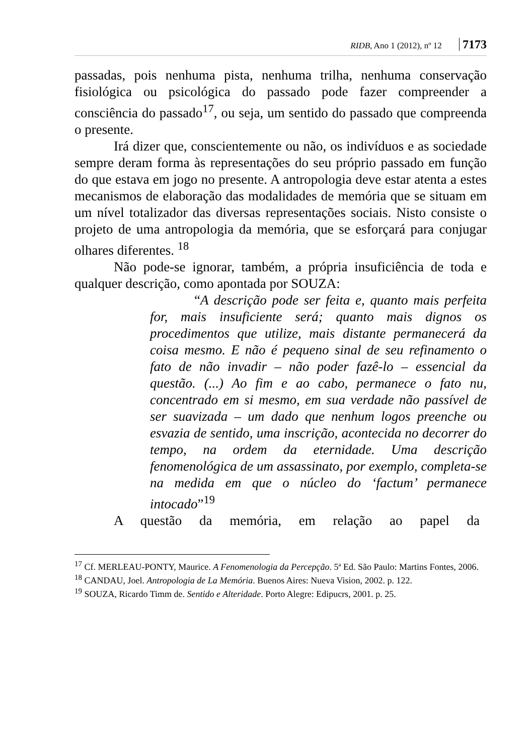RIDB, Ano 1 (2012), nº 12 7173
passadas, pois nenhuma pista, nenhuma trilha, nenhuma conservação fisiológica ou psicológica do passado pode fazer compreender a consciência do passado<sup>17</sup>, ou seja, um sentido do passado que compreenda o presente.
Irá dizer que, conscientemente ou não, os indivíduos e as sociedade sempre deram forma às representações do seu próprio passado em função do que estava em jogo no presente. A antropologia deve estar atenta a estes mecanismos de elaboração das modalidades de memória que se situam em um nível totalizador das diversas representações sociais. Nisto consiste o projeto de uma antropologia da memória, que se esforçará para conjugar olhares diferentes. <sup>18</sup>
Não pode-se ignorar, também, a própria insuficiência de toda e qualquer descrição, como apontada por SOUZA:
“A descrição pode ser feita e, quanto mais perfeita for, mais insuficiente será; quanto mais dignos os procedimentos que utilize, mais distante permanecerá da coisa mesmo. E não é pequeno sinal de seu refinamento o fato de não invadir – não poder fazê-lo – essencial da questão. (...) Ao fim e ao cabo, permanece o fato nu, concentrado em si mesmo, em sua verdade não passível de ser suavizada – um dado que nenhum logos preenche ou esvazia de sentido, uma inscrição, acontecida no decorrer do tempo, na ordem da eternidade. Uma descrição fenomenológica de um assassinato, por exemplo, completa-se na medida em que o núcleo do ‘factum’ permanece intocado”<sup>19</sup>
A questão da memória, em relação ao papel da
<sup>17</sup> Cf. MERLEAU-PONTY, Maurice. A Fenomenologia da Percepção. 5ª Ed. São Paulo: Martins Fontes, 2006.
<sup>18</sup> CANDAU, Joel. Antropologia de La Memória. Buenos Aires: Nueva Vision, 2002. p. 122.
<sup>19</sup> SOUZA, Ricardo Timm de. Sentido e Alteridade. Porto Alegre: Edipucrs, 2001. p. 25.